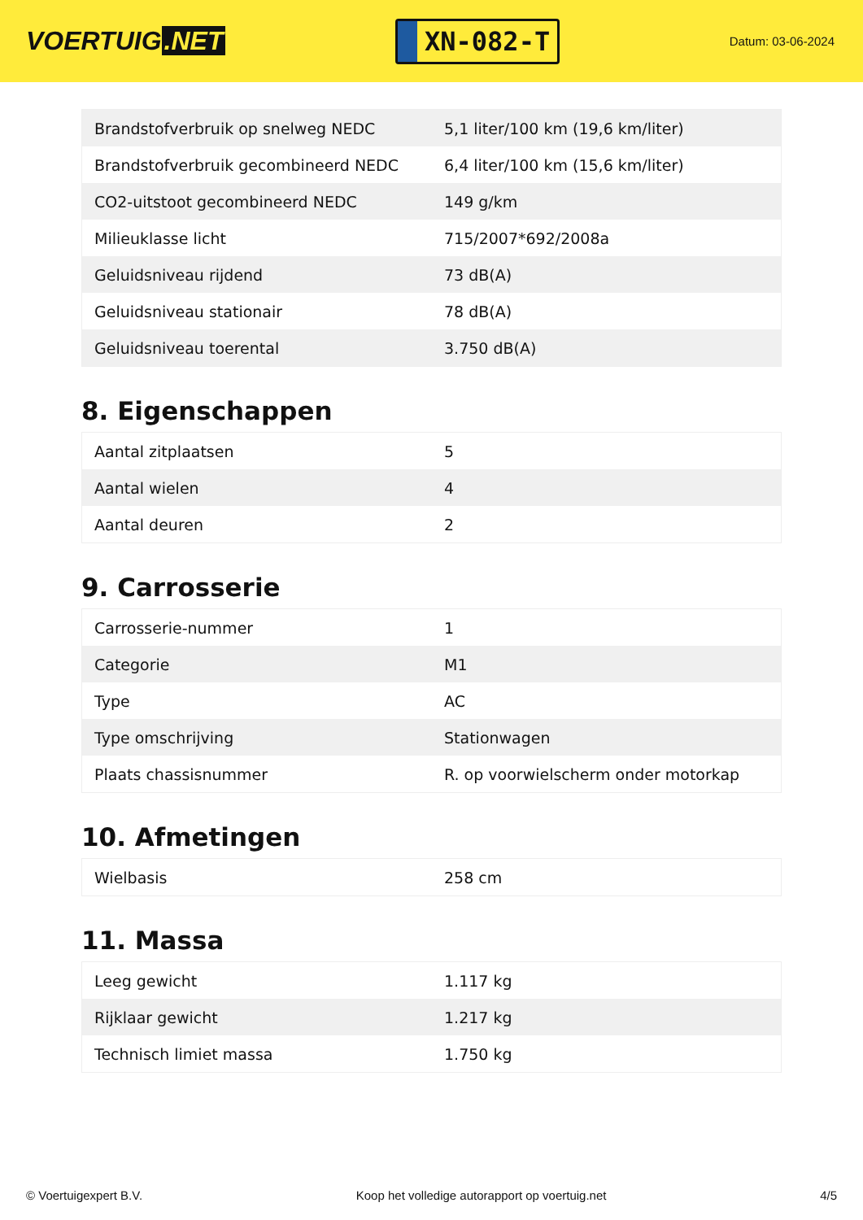VOERTUIG.NET
XN-082-T
Datum: 03-06-2024
| Brandstofverbruik op snelweg NEDC | 5,1 liter/100 km (19,6 km/liter) |
| Brandstofverbruik gecombineerd NEDC | 6,4 liter/100 km (15,6 km/liter) |
| CO2-uitstoot gecombineerd NEDC | 149 g/km |
| Milieuklasse licht | 715/2007*692/2008a |
| Geluidsniveau rijdend | 73 dB(A) |
| Geluidsniveau stationair | 78 dB(A) |
| Geluidsniveau toerental | 3.750 dB(A) |
8. Eigenschappen
| Aantal zitplaatsen | 5 |
| Aantal wielen | 4 |
| Aantal deuren | 2 |
9. Carrosserie
| Carrosserie-nummer | 1 |
| Categorie | M1 |
| Type | AC |
| Type omschrijving | Stationwagen |
| Plaats chassisnummer | R. op voorwielscherm onder motorkap |
10. Afmetingen
| Wielbasis | 258 cm |
11. Massa
| Leeg gewicht | 1.117 kg |
| Rijklaar gewicht | 1.217 kg |
| Technisch limiet massa | 1.750 kg |
© Voertuigexpert B.V. Koop het volledige autorapport op voertuig.net 4/5